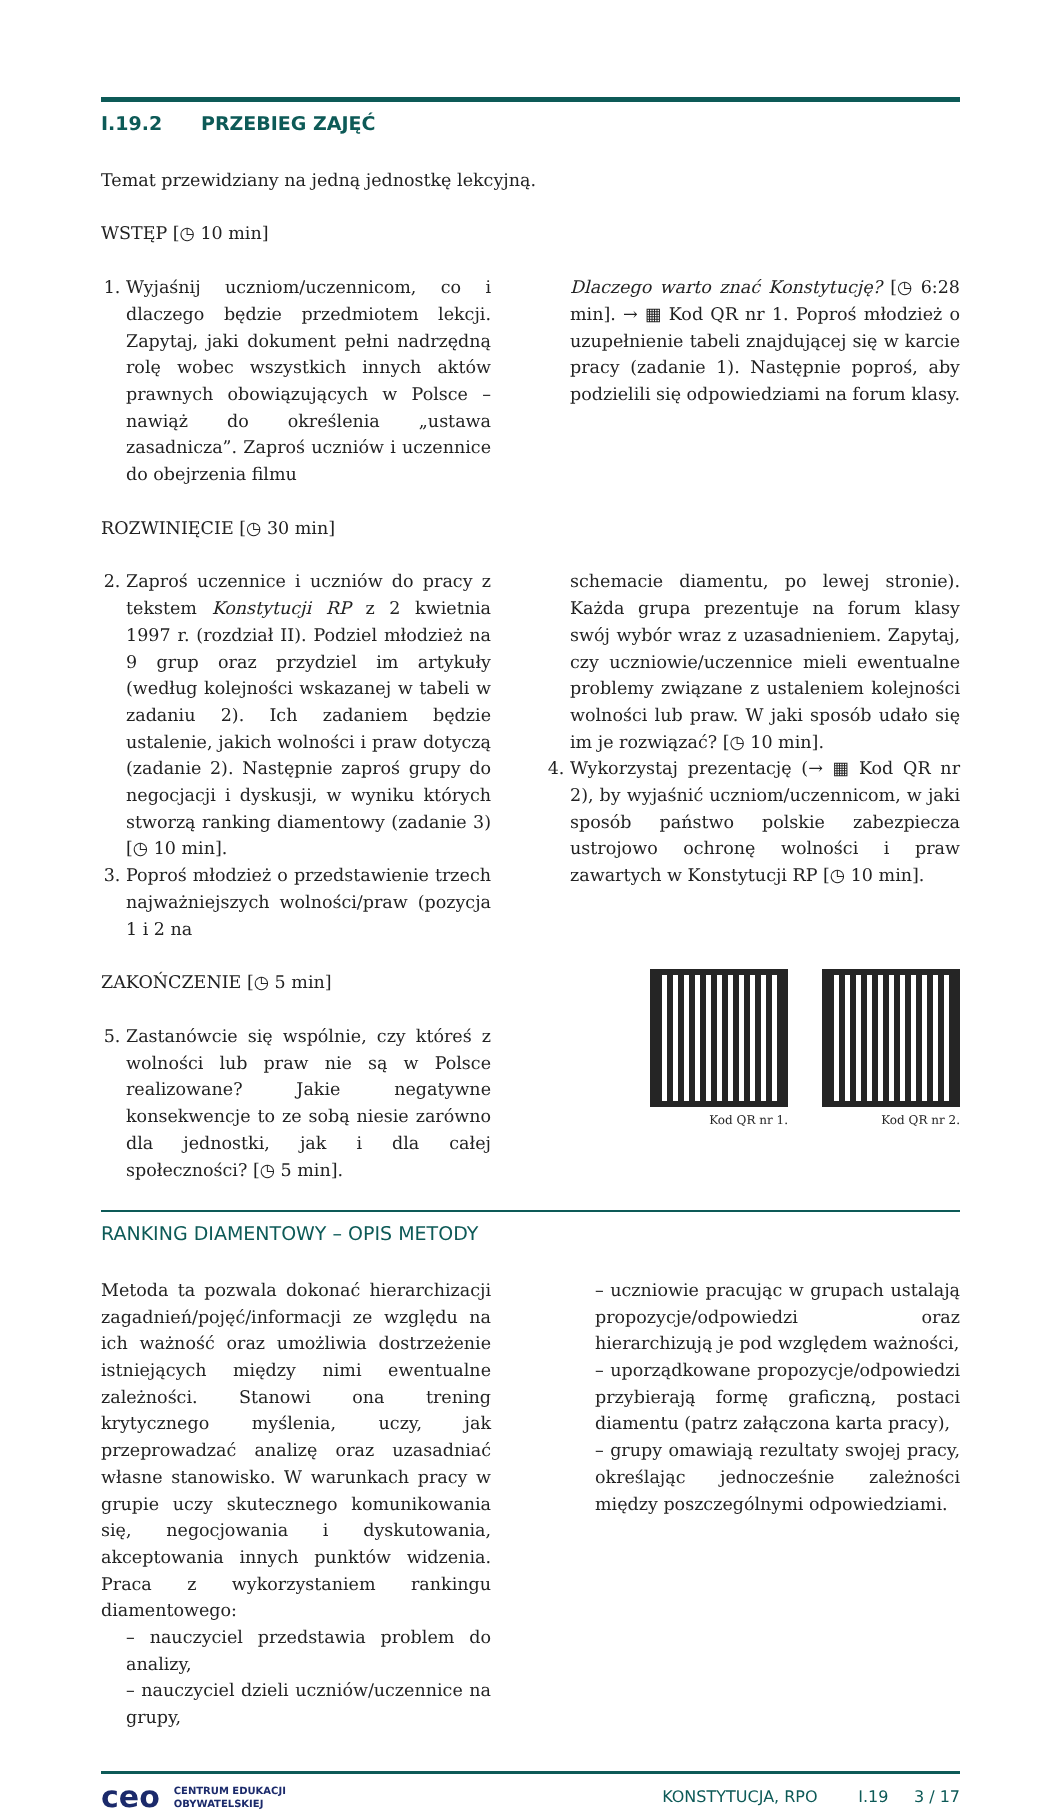I.19.2 PRZEBIEG ZAJĘĆ
Temat przewidziany na jedną jednostkę lekcyjną.
WSTĘP [◷ 10 min]
1. Wyjaśnij uczniom/uczennicom, co i dlaczego będzie przedmiotem lekcji. Zapytaj, jaki dokument pełni nadrzędną rolę wobec wszystkich innych aktów prawnych obowiązujących w Polsce – nawiąż do określenia „ustawa zasadnicza”. Zaproś uczniów i uczennice do obejrzenia filmu
Dlaczego warto znać Konstytucję? [◷ 6:28 min]. → ▦ Kod QR nr 1. Poproś młodzież o uzupełnienie tabeli znajdującej się w karcie pracy (zadanie 1). Następnie poproś, aby podzielili się odpowiedziami na forum klasy.
ROZWINIĘCIE [◷ 30 min]
2. Zaproś uczennice i uczniów do pracy z tekstem Konstytucji RP z 2 kwietnia 1997 r. (rozdział II). Podziel młodzież na 9 grup oraz przydziel im artykuły (według kolejności wskazanej w tabeli w zadaniu 2). Ich zadaniem będzie ustalenie, jakich wolności i praw dotyczą (zadanie 2). Następnie zaproś grupy do negocjacji i dyskusji, w wyniku których stworzą ranking diamentowy (zadanie 3) [◷ 10 min].
3. Poproś młodzież o przedstawienie trzech najważniejszych wolności/praw (pozycja 1 i 2 na
schemacie diamentu, po lewej stronie). Każda grupa prezentuje na forum klasy swój wybór wraz z uzasadnieniem. Zapytaj, czy uczniowie/uczennice mieli ewentualne problemy związane z ustaleniem kolejności wolności lub praw. W jaki sposób udało się im je rozwiązać? [◷ 10 min].
4. Wykorzystaj prezentację (→ ▦ Kod QR nr 2), by wyjaśnić uczniom/uczennicom, w jaki sposób państwo polskie zabezpiecza ustrojowo ochronę wolności i praw zawartych w Konstytucji RP [◷ 10 min].
ZAKOŃCZENIE [◷ 5 min]
5. Zastanówcie się wspólnie, czy któreś z wolności lub praw nie są w Polsce realizowane? Jakie negatywne konsekwencje to ze sobą niesie zarówno dla jednostki, jak i dla całej społeczności? [◷ 5 min].
Kod QR nr 1. Kod QR nr 2.
RANKING DIAMENTOWY – OPIS METODY
Metoda ta pozwala dokonać hierarchizacji zagadnień/pojęć/informacji ze względu na ich ważność oraz umożliwia dostrzeżenie istniejących między nimi ewentualne zależności. Stanowi ona trening krytycznego myślenia, uczy, jak przeprowadzać analizę oraz uzasadniać własne stanowisko. W warunkach pracy w grupie uczy skutecznego komunikowania się, negocjowania i dyskutowania, akceptowania innych punktów widzenia. Praca z wykorzystaniem rankingu diamentowego:
– nauczyciel przedstawia problem do analizy,
– nauczyciel dzieli uczniów/uczennice na grupy,
– uczniowie pracując w grupach ustalają propozycje/odpowiedzi oraz hierarchizują je pod względem ważności,
– uporządkowane propozycje/odpowiedzi przybierają formę graficzną, postaci diamentu (patrz załączona karta pracy),
– grupy omawiają rezultaty swojej pracy, określając jednocześnie zależności między poszczególnymi odpowiedziami.
ceo CENTRUM EDUKACJI
OBYWATELSKIEJ KONSTYTUCJA, RPO I.19 3 / 17